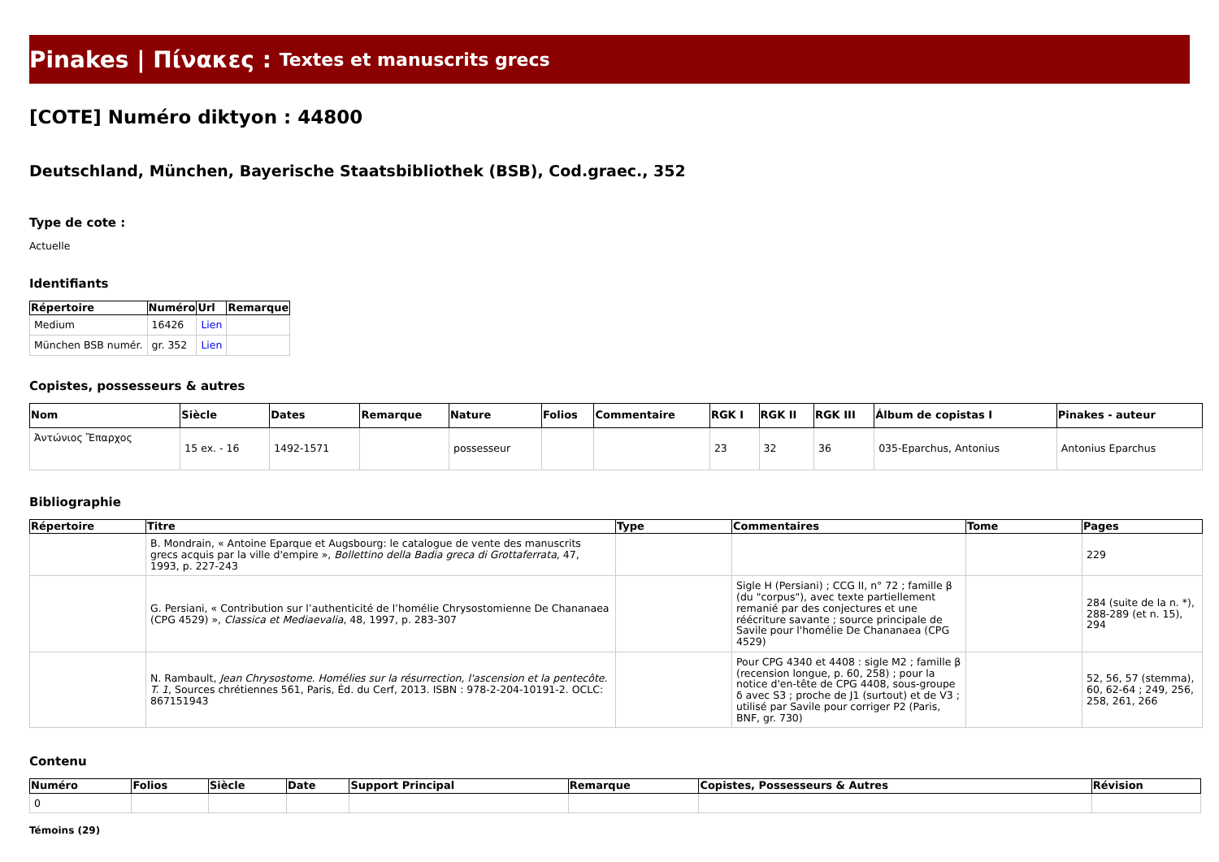Pinakes | Πίνακες : Textes et manuscrits grecs
[COTE] Numéro diktyon : 44800
Deutschland, München, Bayerische Staatsbibliothek (BSB), Cod.graec., 352
Type de cote :
Actuelle
Identifiants
| Répertoire | Numéro | Url | Remarque |
| --- | --- | --- | --- |
| Medium | 16426 | Lien | |
| München BSB numér. | gr. 352 | Lien | |
Copistes, possesseurs & autres
| Nom | Siècle | Dates | Remarque | Nature | Folios | Commentaire | RGK I | RGK II | RGK III | Álbum de copistas I | Pinakes - auteur |
| --- | --- | --- | --- | --- | --- | --- | --- | --- | --- | --- | --- |
| Ἀντώνιος Ἔπαρχος | 15 ex. - 16 | 1492-1571 | | possesseur | | | 23 | 32 | 36 | 035-Eparchus, Antonius | Antonius Eparchus |
Bibliographie
| Répertoire | Titre | Type | Commentaires | Tome | Pages |
| --- | --- | --- | --- | --- | --- |
| | B. Mondrain, « Antoine Eparque et Augsbourg: le catalogue de vente des manuscrits grecs acquis par la ville d'empire », Bollettino della Badia greca di Grottaferrata , 47, 1993, p. 227-243 | | | | 229 |
| | G. Persiani, « Contribution sur l’authenticité de l’homélie Chrysostomienne De Chananaea (CPG 4529) », Classica et Mediaevalia , 48, 1997, p. 283-307 | | Sigle H (Persiani) ; CCG II, n° 72 ; famille β (du "corpus"), avec texte partiellement remanié par des conjectures et une réécriture savante ; source principale de Savile pour l'homélie De Chananaea (CPG 4529) | | 284 (suite de la n. *), 288-289 (et n. 15), 294 |
| | N. Rambault, Jean Chrysostome. Homélies sur la résurrection, l'ascension et la pentecôte. T. 1 , Sources chrétiennes 561, Paris, Éd. du Cerf, 2013. ISBN : 978-2-204-10191-2. OCLC: 867151943 | | Pour CPG 4340 et 4408 : sigle M2 ; famille β (recension longue, p. 60, 258) ; pour la notice d'en-tête de CPG 4408, sous-groupe δ avec S3 ; proche de J1 (surtout) et de V3 ; utilisé par Savile pour corriger P2 (Paris, BNF, gr. 730) | | 52, 56, 57 (stemma), 60, 62-64 ; 249, 256, 258, 261, 266 |
Contenu
| Numéro | Folios | Siècle | Date | Support Principal | Remarque | Copistes, Possesseurs & Autres | Révision |
| --- | --- | --- | --- | --- | --- | --- | --- |
| 0 | | | | | | | |
Témoins (29)